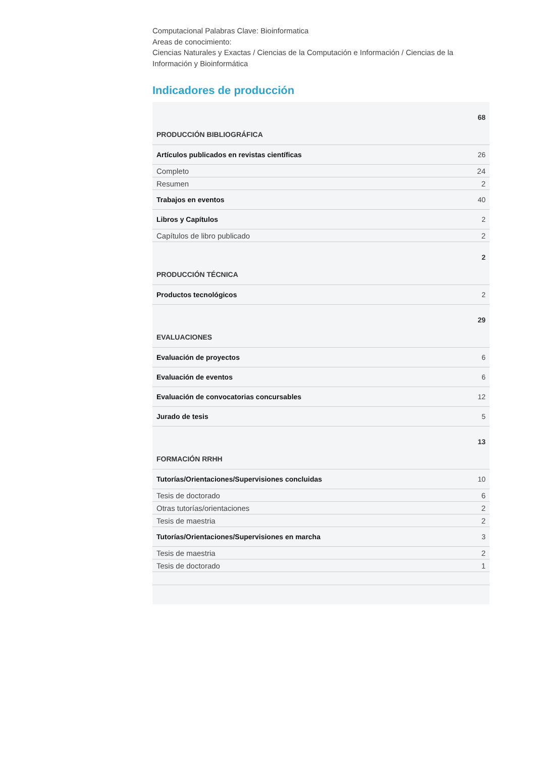Computacional Palabras Clave: Bioinformatica
Areas de conocimiento:
Ciencias Naturales y Exactas / Ciencias de la Computación e Información / Ciencias de la Información y Bioinformática
Indicadores de producción
| PRODUCCIÓN BIBLIOGRÁFICA | 68 |
| Artículos publicados en revistas científicas | 26 |
| Completo | 24 |
| Resumen | 2 |
| Trabajos en eventos | 40 |
| Libros y Capítulos | 2 |
| Capítulos de libro publicado | 2 |
| PRODUCCIÓN TÉCNICA | 2 |
| Productos tecnológicos | 2 |
| EVALUACIONES | 29 |
| Evaluación de proyectos | 6 |
| Evaluación de eventos | 6 |
| Evaluación de convocatorias concursables | 12 |
| Jurado de tesis | 5 |
| FORMACIÓN RRHH | 13 |
| Tutorías/Orientaciones/Supervisiones concluidas | 10 |
| Tesis de doctorado | 6 |
| Otras tutorías/orientaciones | 2 |
| Tesis de maestria | 2 |
| Tutorías/Orientaciones/Supervisiones en marcha | 3 |
| Tesis de maestria | 2 |
| Tesis de doctorado | 1 |